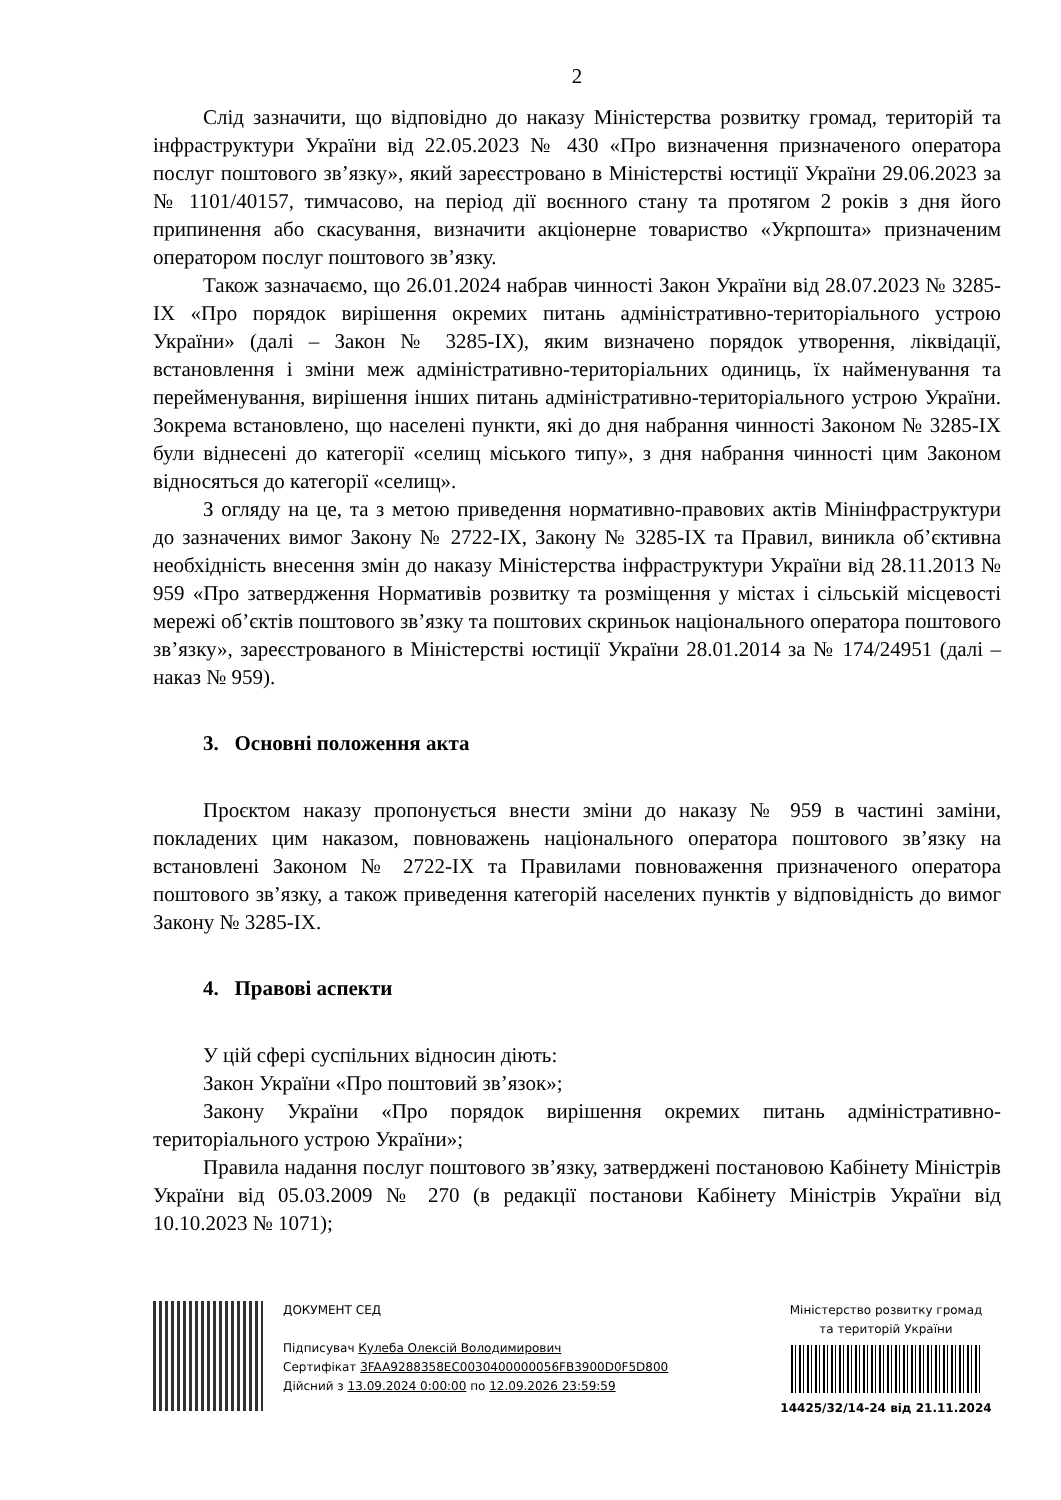2
Слід зазначити, що відповідно до наказу Міністерства розвитку громад, територій та інфраструктури України від 22.05.2023 № 430 «Про визначення призначеного оператора послуг поштового зв’язку», який зареєстровано в Міністерстві юстиції України 29.06.2023 за № 1101/40157, тимчасово, на період дії воєнного стану та протягом 2 років з дня його припинення або скасування, визначити акціонерне товариство «Укрпошта» призначеним оператором послуг поштового зв’язку.
Також зазначаємо, що 26.01.2024 набрав чинності Закон України від 28.07.2023 № 3285-IX «Про порядок вирішення окремих питань адміністративно-територіального устрою України» (далі – Закон № 3285-IX), яким визначено порядок утворення, ліквідації, встановлення і зміни меж адміністративно-територіальних одиниць, їх найменування та перейменування, вирішення інших питань адміністративно-територіального устрою України. Зокрема встановлено, що населені пункти, які до дня набрання чинності Законом № 3285-IX були віднесені до категорії «селищ міського типу», з дня набрання чинності цим Законом відносяться до категорії «селищ».
З огляду на це, та з метою приведення нормативно-правових актів Мінінфраструктури до зазначених вимог Закону № 2722-IX, Закону № 3285-IX та Правил, виникла об’єктивна необхідність внесення змін до наказу Міністерства інфраструктури України від 28.11.2013 № 959 «Про затвердження Нормативів розвитку та розміщення у містах і сільській місцевості мережі об’єктів поштового зв’язку та поштових скриньок національного оператора поштового зв’язку», зареєстрованого в Міністерстві юстиції України 28.01.2014 за № 174/24951 (далі – наказ № 959).
3. Основні положення акта
Проєктом наказу пропонується внести зміни до наказу № 959 в частині заміни, покладених цим наказом, повноважень національного оператора поштового зв’язку на встановлені Законом № 2722-IX та Правилами повноваження призначеного оператора поштового зв’язку, а також приведення категорій населених пунктів у відповідність до вимог Закону № 3285-IX.
4. Правові аспекти
У цій сфері суспільних відносин діють:
Закон України «Про поштовий зв’язок»;
Закону України «Про порядок вирішення окремих питань адміністративно-територіального устрою України»;
Правила надання послуг поштового зв’язку, затверджені постановою Кабінету Міністрів України від 05.03.2009 № 270 (в редакції постанови Кабінету Міністрів України від 10.10.2023 № 1071);
ДОКУМЕНТ СЕД
Підписувач Кулеба Олексій Володимирович
Сертифікат 3FAA9288358EC0030400000056FB3900D0F5D800
Дійсний з 13.09.2024 0:00:00 по 12.09.2026 23:59:59
Міністерство розвитку громад
та територій України
14425/32/14-24 від 21.11.2024